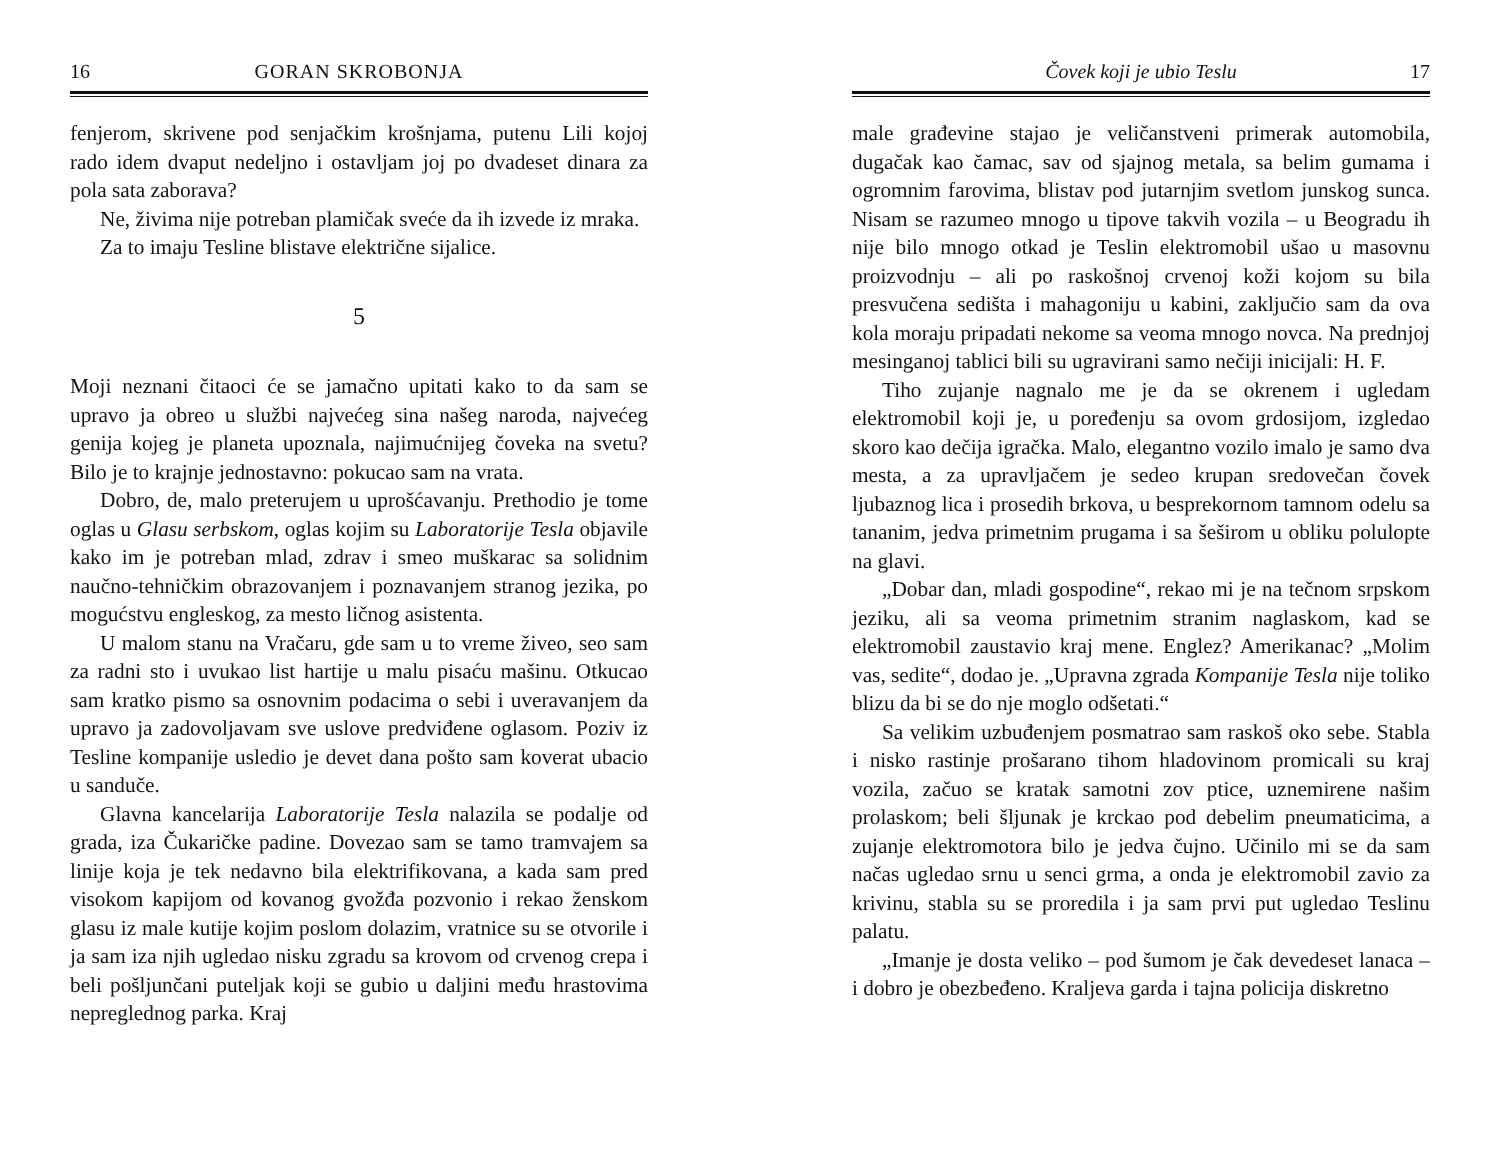16 GORAN SKROBONJA
fenjerom, skrivene pod senjačkim krošnjama, putenu Lili kojoj rado idem dvaput nedeljno i ostavljam joj po dvadeset dinara za pola sata zaborava?
Ne, živima nije potreban plamičak sveće da ih izvede iz mraka.
Za to imaju Tesline blistave električne sijalice.
5
Moji neznani čitaoci će se jamačno upitati kako to da sam se upravo ja obreo u službi najvećeg sina našeg naroda, najvećeg genija kojeg je planeta upoznala, najimućnijeg čoveka na svetu? Bilo je to krajnje jednostavno: pokucao sam na vrata.
Dobro, de, malo preterujem u uprošćavanju. Prethodio je tome oglas u Glasu serbskom, oglas kojim su Laboratorije Tesla objavile kako im je potreban mlad, zdrav i smeo muškarac sa solidnim naučno-tehničkim obrazovanjem i poznavanjem stranog jezika, po mogućstvu engleskog, za mesto ličnog asistenta.
U malom stanu na Vračaru, gde sam u to vreme živeo, seo sam za radni sto i uvukao list hartije u malu pisaću mašinu. Otkucao sam kratko pismo sa osnovnim podacima o sebi i uveravanjem da upravo ja zadovoljavam sve uslove predviđene oglasom. Poziv iz Tesline kompanije usledio je devet dana pošto sam koverat ubacio u sanduče.
Glavna kancelarija Laboratorije Tesla nalazila se podalje od grada, iza Čukaričke padine. Dovezao sam se tamo tramvajem sa linije koja je tek nedavno bila elektrifikovana, a kada sam pred visokom kapijom od kovanog gvožđa pozvonio i rekao ženskom glasu iz male kutije kojim poslom dolazim, vratnice su se otvorile i ja sam iza njih ugledao nisku zgradu sa krovom od crvenog crepa i beli pošljunčani puteljak koji se gubio u daljini među hrastovima nepreglednog parka. Kraj
Čovek koji je ubio Teslu 17
male građevine stajao je veličanstveni primerak automobila, dugačak kao čamac, sav od sjajnog metala, sa belim gumama i ogromnim farovima, blistav pod jutarnjim svetlom junskog sunca. Nisam se razumeo mnogo u tipove takvih vozila – u Beogradu ih nije bilo mnogo otkad je Teslin elektromobil ušao u masovnu proizvodnju – ali po raskošnoj crvenoj koži kojom su bila presvučena sedišta i mahagoniju u kabini, zaključio sam da ova kola moraju pripadati nekome sa veoma mnogo novca. Na prednjoj mesinganoj tablici bili su ugravirani samo nečiji inicijali: H. F.
Tiho zujanje nagnalo me je da se okrenem i ugledam elektromobil koji je, u poređenju sa ovom grdosijom, izgledao skoro kao dečija igračka. Malo, elegantno vozilo imalo je samo dva mesta, a za upravljačem je sedeo krupan sredovečan čovek ljubaznog lica i prosedih brkova, u besprekornom tamnom odelu sa tananim, jedva primetnim prugama i sa šeširom u obliku polulopte na glavi.
„Dobar dan, mladi gospodine“, rekao mi je na tečnom srpskom jeziku, ali sa veoma primetnim stranim naglaskom, kad se elektromobil zaustavio kraj mene. Englez? Amerikanac? „Molim vas, sedite“, dodao je. „Upravna zgrada Kompanije Tesla nije toliko blizu da bi se do nje moglo odšetati.“
Sa velikim uzbuđenjem posmatrao sam raskoš oko sebe. Stabla i nisko rastinje prošarano tihom hladovinom promicali su kraj vozila, začuo se kratak samotni zov ptice, uznemirene našim prolaskom; beli šljunak je krckao pod debelim pneumaticima, a zujanje elektromotora bilo je jedva čujno. Učinilo mi se da sam načas ugledao srnu u senci grma, a onda je elektromobil zavio za krivinu, stabla su se proredila i ja sam prvi put ugledao Teslinu palatu.
„Imanje je dosta veliko – pod šumom je čak devedeset lanaca – i dobro je obezbeđeno. Kraljeva garda i tajna policija diskretno